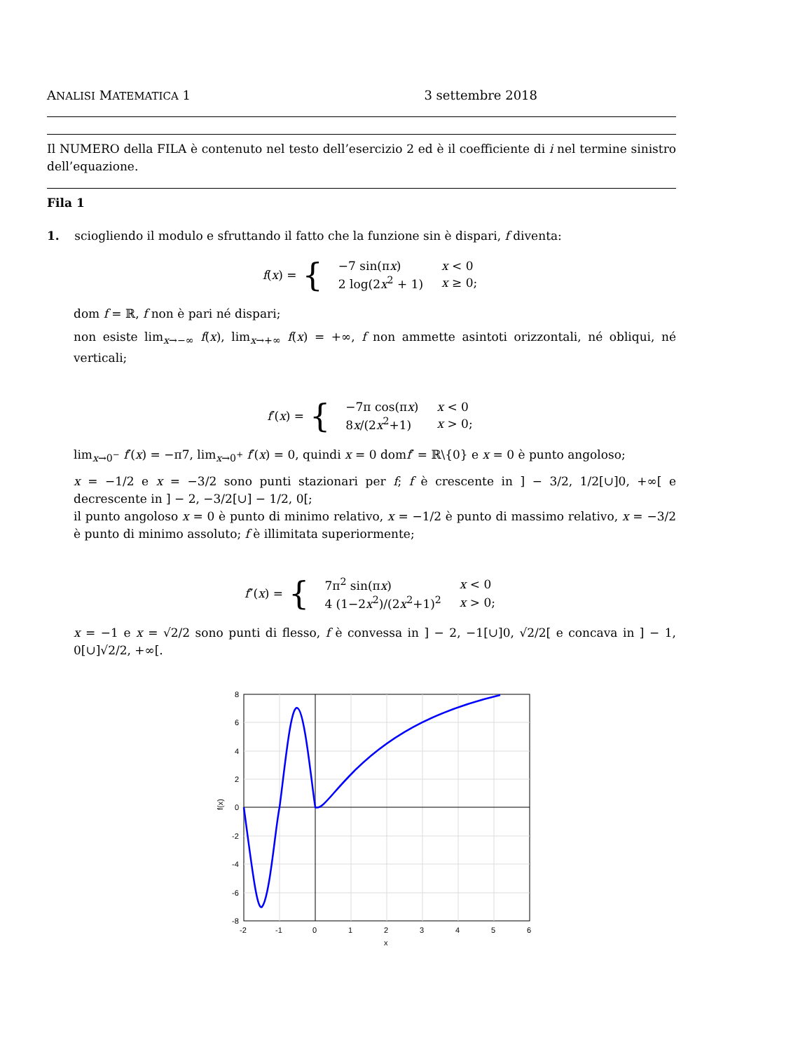ANALISI MATEMATICA 1 3 settembre 2018
Il NUMERO della FILA è contenuto nel testo dell’esercizio 2 ed è il coefficiente di i nel termine sinistro dell’equazione.
Fila 1
1. sciogliendo il modulo e sfruttando il fatto che la funzione sin è dispari, f diventa:
f(x) = {
| −7 sin(π x ) | x < 0 |
| 2 log(2 x<sup>2</sup> + 1) | x ≥ 0; |
dom f = ℝ, f non è pari né dispari;
non esiste lim<sub>x→−∞</sub> f(x), lim<sub>x→+∞</sub> f(x) = +∞, f non ammette asintoti orizzontali, né obliqui, né verticali;
f′(x) = {
| −7π cos(π x ) | x < 0 |
| 8 x /(2 x<sup>2</sup>+1) | x > 0; |
lim<sub>x→0<sup>−</sup></sub> f′(x) = −π7, lim<sub>x→0<sup>+</sup></sub> f′(x) = 0, quindi x = 0 domf′ = ℝ\{0} e x = 0 è punto angoloso;
x = −1/2 e x = −3/2 sono punti stazionari per f; f è crescente in ] − 3/2, 1/2[∪]0, +∞[ e decrescente in ] − 2, −3/2[∪] − 1/2, 0[;
il punto angoloso x = 0 è punto di minimo relativo, x = −1/2 è punto di massimo relativo, x = −3/2 è punto di minimo assoluto; f è illimitata superiormente;
f″(x) = {
| 7π<sup>2</sup> sin(π x ) | x < 0 |
| 4 (1−2 x<sup>2</sup>)/(2 x<sup>2</sup>+1)<sup>2</sup> | x > 0; |
x = −1 e x = √2/2 sono punti di flesso, f è convessa in ] − 2, −1[∪]0, √2/2[ e concava in ] − 1, 0[∪]√2/2, +∞[.
8
6
4
2
0
-2
-4
-6
-8
-2
-1
0
1
2
3
4
5
6
x
f(x)